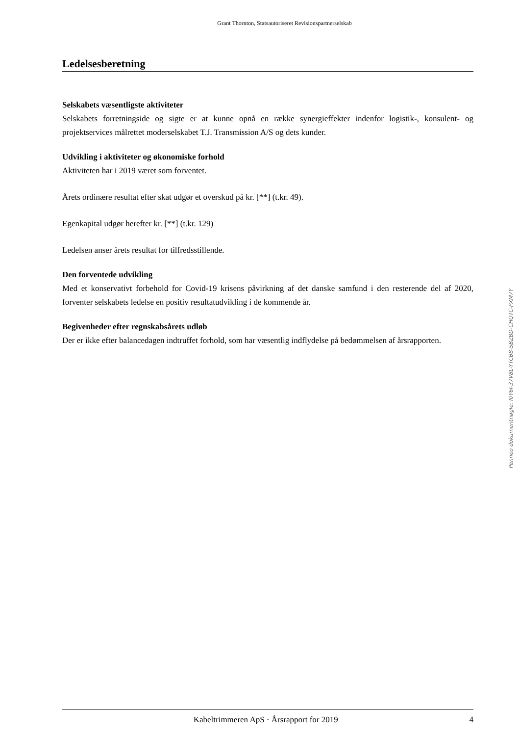Grant Thornton, Statsautoriseret Revisionspartnerselskab
Ledelsesberetning
Selskabets væsentligste aktiviteter
Selskabets forretningside og sigte er at kunne opnå en række synergieffekter indenfor logistik-, konsulent- og projektservices målrettet moderselskabet T.J. Transmission A/S og dets kunder.
Udvikling i aktiviteter og økonomiske forhold
Aktiviteten har i 2019 været som forventet.
Årets ordinære resultat efter skat udgør et overskud på kr. [**] (t.kr. 49).
Egenkapital udgør herefter kr. [**] (t.kr. 129)
Ledelsen anser årets resultat for tilfredsstillende.
Den forventede udvikling
Med et konservativt forbehold for Covid-19 krisens påvirkning af det danske samfund i den resterende del af 2020, forventer selskabets ledelse en positiv resultatudvikling i de kommende år.
Begivenheder efter regnskabsårets udløb
Der er ikke efter balancedagen indtruffet forhold, som har væsentlig indflydelse på bedømmelsen af årsrapporten.
Penneo dokumentnøgle: I0Y6I-37V8L-YTCB8-SBZBD-CHQTC-PXM7Y
Kabeltrimmeren ApS · Årsrapport for 2019 4